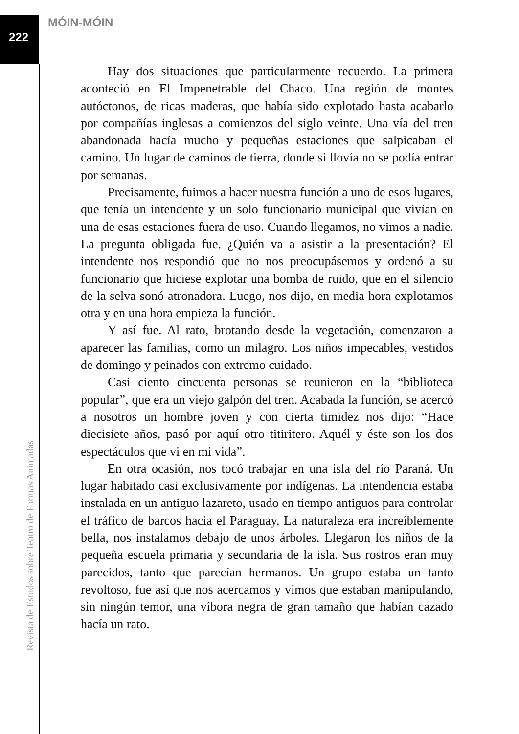MÓIN-MÓIN
222
Hay dos situaciones que particularmente recuerdo. La primera aconteció en El Impenetrable del Chaco. Una región de montes autóctonos, de ricas maderas, que había sido explotado hasta acabarlo por compañías inglesas a comienzos del siglo veinte. Una vía del tren abandonada hacía mucho y pequeñas estaciones que salpicaban el camino. Un lugar de caminos de tierra, donde si llovía no se podía entrar por semanas.
Precisamente, fuimos a hacer nuestra función a uno de esos lugares, que tenía un intendente y un solo funcionario municipal que vivían en una de esas estaciones fuera de uso. Cuando llegamos, no vimos a nadie. La pregunta obligada fue. ¿Quién va a asistir a la presentación? El intendente nos respondió que no nos preocupásemos y ordenó a su funcionario que hiciese explotar una bomba de ruido, que en el silencio de la selva sonó atronadora. Luego, nos dijo, en media hora explotamos otra y en una hora empieza la función.
Y así fue. Al rato, brotando desde la vegetación, comenzaron a aparecer las familias, como un milagro. Los niños impecables, vestidos de domingo y peinados con extremo cuidado.
Casi ciento cincuenta personas se reunieron en la “biblioteca popular”, que era un viejo galpón del tren. Acabada la función, se acercó a nosotros un hombre joven y con cierta timidez nos dijo: “Hace diecisiete años, pasó por aquí otro titiritero. Aquél y éste son los dos espectáculos que vi en mi vida”.
En otra ocasión, nos tocó trabajar en una isla del río Paraná. Un lugar habitado casi exclusivamente por indígenas. La intendencia estaba instalada en un antiguo lazareto, usado en tiempo antiguos para controlar el tráfico de barcos hacia el Paraguay. La naturaleza era increíblemente bella, nos instalamos debajo de unos árboles. Llegaron los niños de la pequeña escuela primaria y secundaria de la isla. Sus rostros eran muy parecidos, tanto que parecían hermanos. Un grupo estaba un tanto revoltoso, fue así que nos acercamos y vimos que estaban manipulando, sin ningún temor, una víbora negra de gran tamaño que habían cazado hacía un rato.
Revista de Estudos sobre Teatro de Formas Animadas